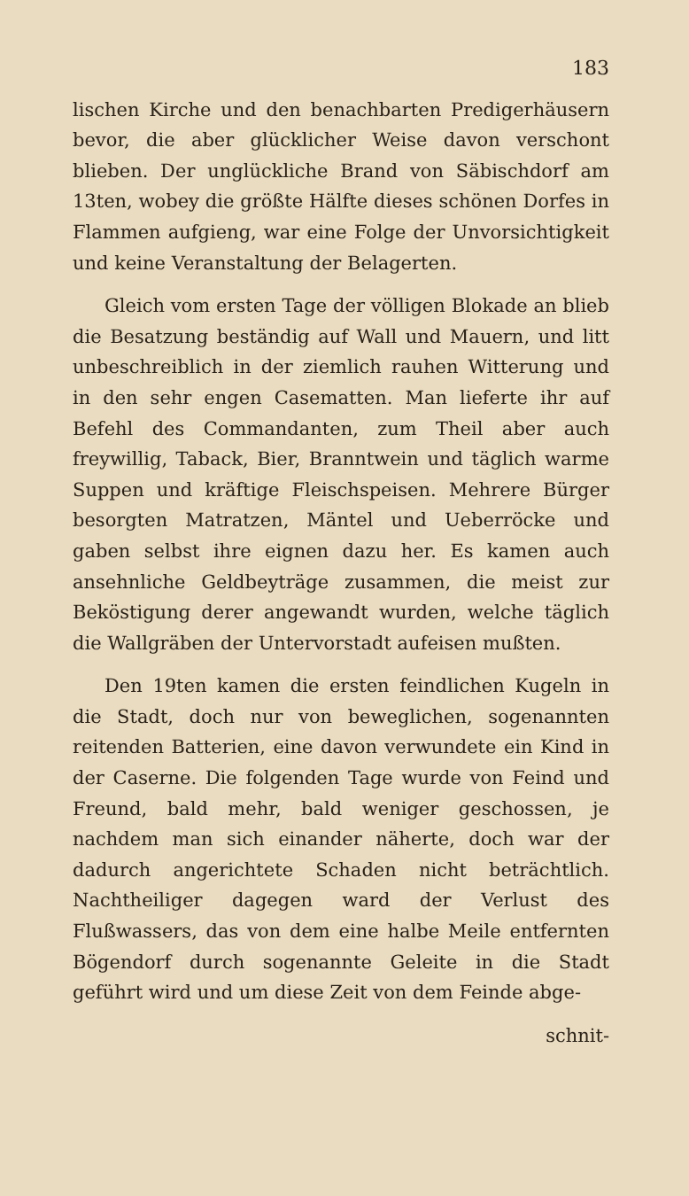183
lischen Kirche und den benachbarten Predigerhäusern bevor, die aber glücklicher Weise davon verschont blieben. Der unglückliche Brand von Säbischdorf am 13ten, wobey die größte Hälfte dieses schönen Dorfes in Flammen aufgieng, war eine Folge der Unvorsichtigkeit und keine Veranstaltung der Belagerten.
Gleich vom ersten Tage der völligen Blokade an blieb die Besatzung beständig auf Wall und Mauern, und litt unbeschreiblich in der ziemlich rauhen Witterung und in den sehr engen Casematten. Man lieferte ihr auf Befehl des Commandanten, zum Theil aber auch freywillig, Taback, Bier, Branntwein und täglich warme Suppen und kräftige Fleischspeisen. Mehrere Bürger besorgten Matratzen, Mäntel und Ueberröcke und gaben selbst ihre eignen dazu her. Es kamen auch ansehnliche Geldbeyträge zusammen, die meist zur Beköstigung derer angewandt wurden, welche täglich die Wallgräben der Untervorstadt aufeisen mußten.
Den 19ten kamen die ersten feindlichen Kugeln in die Stadt, doch nur von beweglichen, sogenannten reitenden Batterien, eine davon verwundete ein Kind in der Caserne. Die folgenden Tage wurde von Feind und Freund, bald mehr, bald weniger geschossen, je nachdem man sich einander näherte, doch war der dadurch angerichtete Schaden nicht beträchtlich. Nachtheiliger dagegen ward der Verlust des Flußwassers, das von dem eine halbe Meile entfernten Bögendorf durch sogenannte Geleite in die Stadt geführt wird und um diese Zeit von dem Feinde abge-
schnit-